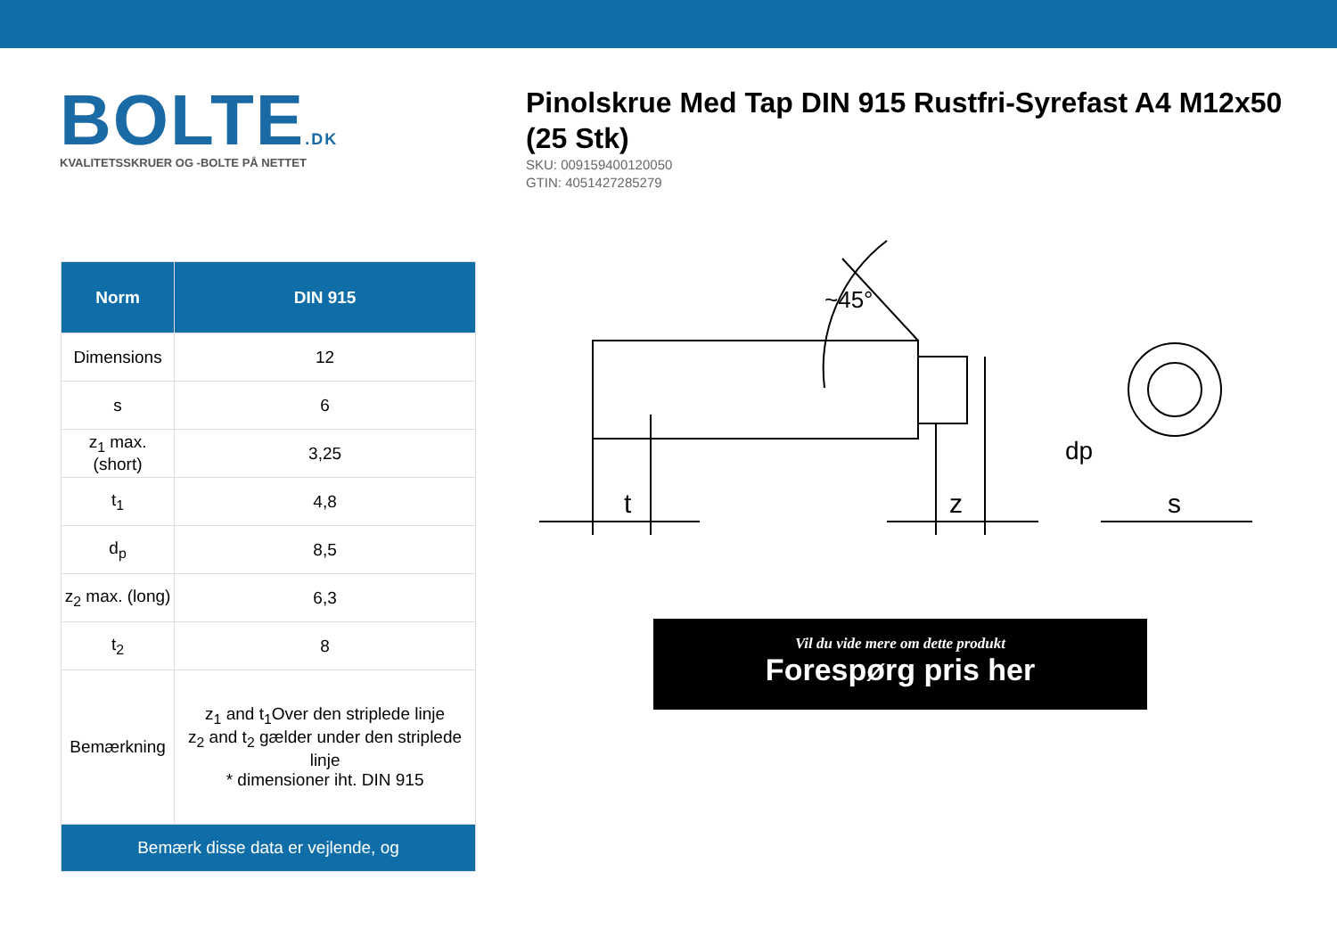BOLTE.DK
KVALITETSSKRUER OG -BOLTE PÅ NETTET
Pinolskrue Med Tap DIN 915 Rustfri-Syrefast A4 M12x50 (25 Stk)
SKU: 009159400120050
GTIN: 4051427285279
| Norm | DIN 915 |
| --- | --- |
| Dimensions | 12 |
| s | 6 |
| z<sub>1</sub> max. (short) | 3,25 |
| t<sub>1</sub> | 4,8 |
| d<sub>p</sub> | 8,5 |
| z<sub>2</sub> max. (long) | 6,3 |
| t<sub>2</sub> | 8 |
| Bemærkning | z<sub>1</sub> and t<sub>1</sub>Over den striplede linje z<sub>2</sub> and t<sub>2</sub> gælder under den striplede linje * dimensioner iht. DIN 915 |
| Bemærk disse data er vejlende, og | |
t
z
s
dp
~45°
Vil du vide mere om dette produkt
Forespørg pris her